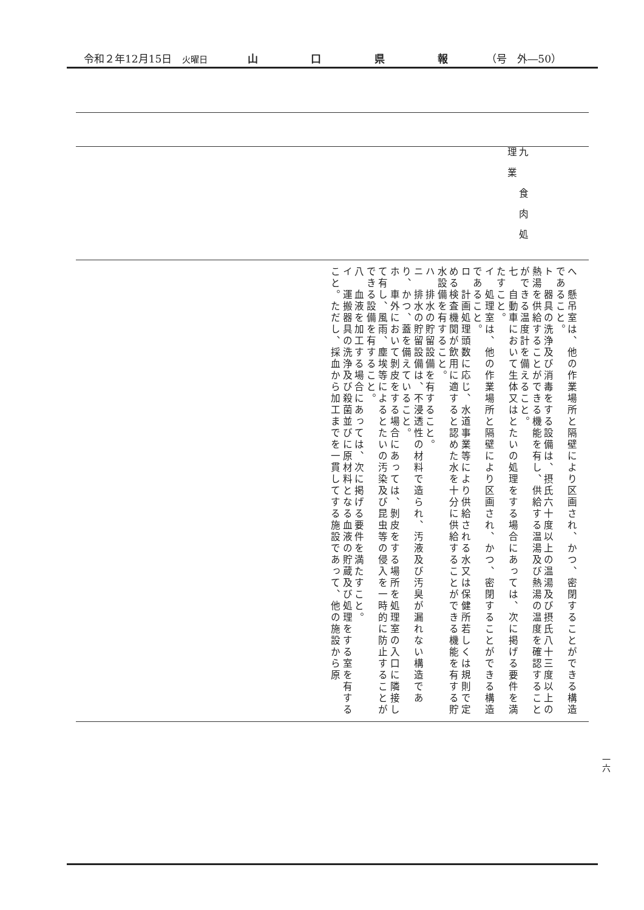令和２年12月15日　火曜日 山口県報 （号　外―50）
| 九 食肉処理業 |
| へ 懸吊室は、他の作業場所と隔壁により区画され、かつ、密閉することができる構造であること。 ト 器具の洗浄及び消毒をする設備は、摂氏六十度以上の温湯及び摂氏八十三度以上の熱湯を供給することができる機能を有し、供給する温湯及び熱湯の温度を確認することができる温度計を備えること。 七 自動車において生体又はとたいの処理をする場合にあっては、次に掲げる要件を満たすこと。 イ 処理室は、他の作業場所と隔壁により区画され、かつ、密閉することができる構造であること。 ロ 計画処理頭数に応じ、水道事業等により供給される水又は保健所若しくは規則で定める検査機関が飲用に適すると認めた水を十分に供給することができる機能を有する貯水設備を有すること。 ハ 排水の貯留設備を有すること。 ニ 排水の貯留設備は、不浸透性の材料で造られ、汚液及び汚臭が漏れない構造であり、かつ、蓋を備えていること。 ホ 車外において剝皮をする場合にあっては、剝皮をする場所を処理室の入口に隣接して有し、風雨、塵埃等によるとたいの汚染及び昆虫等の侵入を一時的に防止することができる設備を有すること。 八 血液を加工する場合にあっては、次に掲げる要件を満たすこと。 イ 運搬器具の洗浄及び殺菌並びに原材料となる血液の貯蔵及び処理をする室を有すること。ただし、採血から加工までを一貫してする施設であって、他の施設から原 |
一六